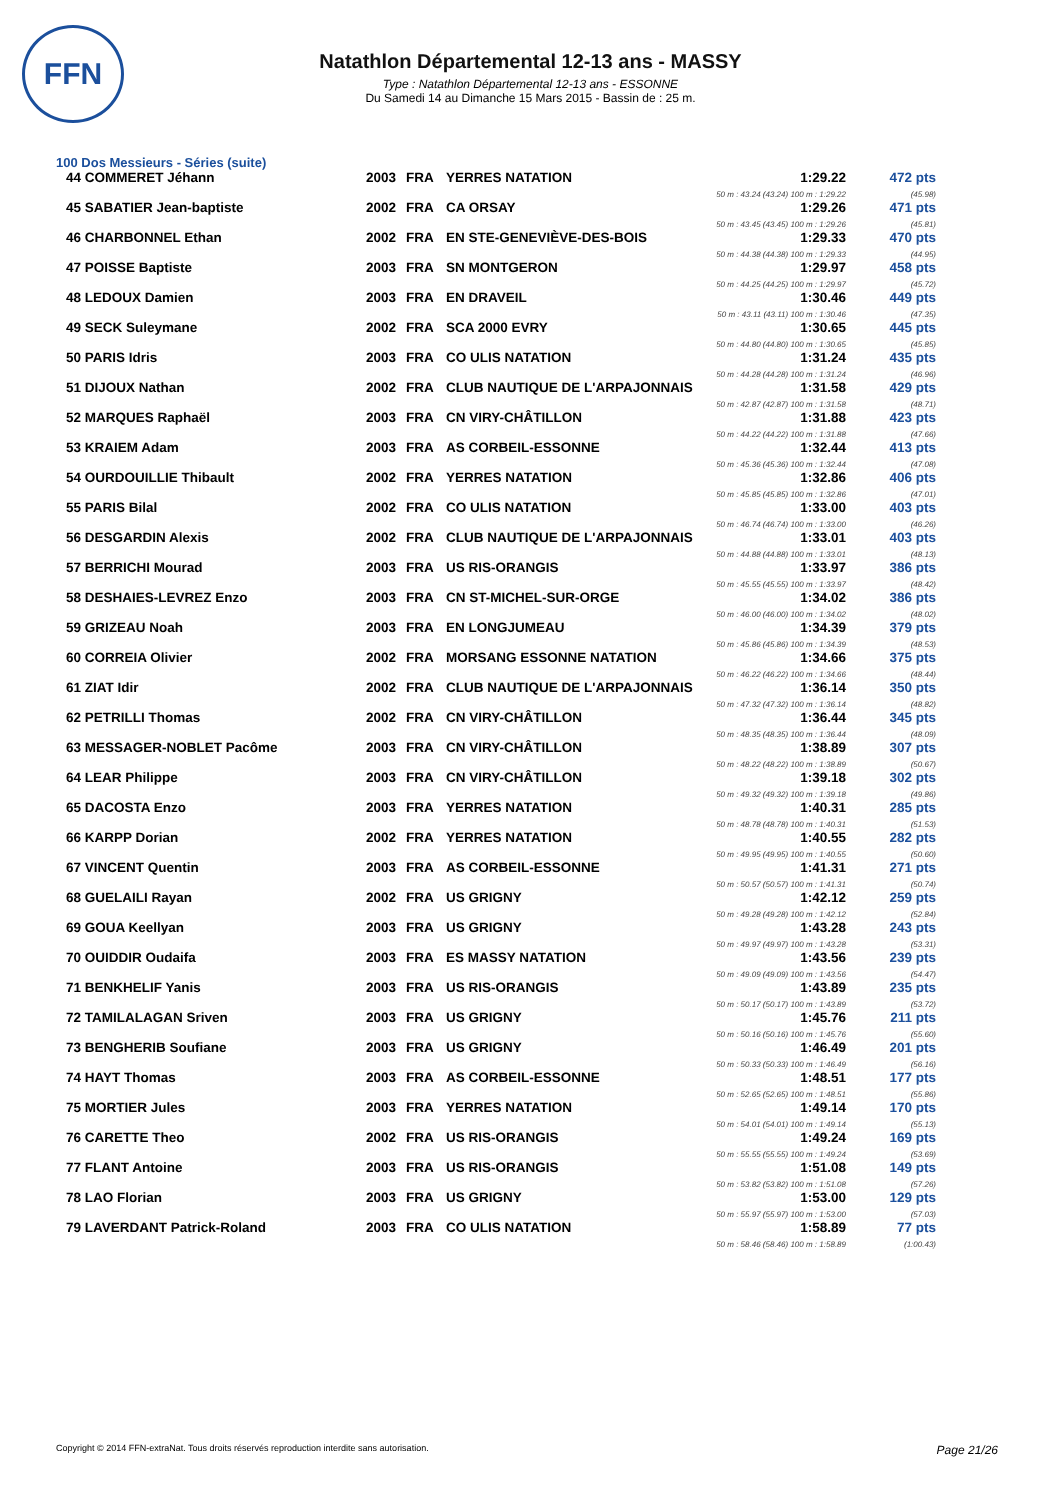FFN
Natathlon Départemental 12-13 ans - MASSY
Type : Natathlon Départemental 12-13 ans - ESSONNE
Du Samedi 14 au Dimanche 15 Mars 2015 - Bassin de : 25 m.
100 Dos Messieurs - Séries (suite)
| 44 COMMERET Jéhann | 2003 | FRA | YERRES NATATION | 1:29.22 | 472 pts |
| 50 m : 43.24 (43.24) 100 m : 1:29.22 | | | | | (45.98) |
| 45 SABATIER Jean-baptiste | 2002 | FRA | CA ORSAY | 1:29.26 | 471 pts |
| 50 m : 43.45 (43.45) 100 m : 1:29.26 | | | | | (45.81) |
| 46 CHARBONNEL Ethan | 2002 | FRA | EN STE-GENEVIÈVE-DES-BOIS | 1:29.33 | 470 pts |
| 50 m : 44.38 (44.38) 100 m : 1:29.33 | | | | | (44.95) |
| 47 POISSE Baptiste | 2003 | FRA | SN MONTGERON | 1:29.97 | 458 pts |
| 50 m : 44.25 (44.25) 100 m : 1:29.97 | | | | | (45.72) |
| 48 LEDOUX Damien | 2003 | FRA | EN DRAVEIL | 1:30.46 | 449 pts |
| 50 m : 43.11 (43.11) 100 m : 1:30.46 | | | | | (47.35) |
| 49 SECK Suleymane | 2002 | FRA | SCA 2000 EVRY | 1:30.65 | 445 pts |
| 50 m : 44.80 (44.80) 100 m : 1:30.65 | | | | | (45.85) |
| 50 PARIS Idris | 2003 | FRA | CO ULIS NATATION | 1:31.24 | 435 pts |
| 50 m : 44.28 (44.28) 100 m : 1:31.24 | | | | | (46.96) |
| 51 DIJOUX Nathan | 2002 | FRA | CLUB NAUTIQUE DE L'ARPAJONNAIS | 1:31.58 | 429 pts |
| 50 m : 42.87 (42.87) 100 m : 1:31.58 | | | | | (48.71) |
| 52 MARQUES Raphaël | 2003 | FRA | CN VIRY-CHÂTILLON | 1:31.88 | 423 pts |
| 50 m : 44.22 (44.22) 100 m : 1:31.88 | | | | | (47.66) |
| 53 KRAIEM Adam | 2003 | FRA | AS CORBEIL-ESSONNE | 1:32.44 | 413 pts |
| 50 m : 45.36 (45.36) 100 m : 1:32.44 | | | | | (47.08) |
| 54 OURDOUILLIE Thibault | 2002 | FRA | YERRES NATATION | 1:32.86 | 406 pts |
| 50 m : 45.85 (45.85) 100 m : 1:32.86 | | | | | (47.01) |
| 55 PARIS Bilal | 2002 | FRA | CO ULIS NATATION | 1:33.00 | 403 pts |
| 50 m : 46.74 (46.74) 100 m : 1:33.00 | | | | | (46.26) |
| 56 DESGARDIN Alexis | 2002 | FRA | CLUB NAUTIQUE DE L'ARPAJONNAIS | 1:33.01 | 403 pts |
| 50 m : 44.88 (44.88) 100 m : 1:33.01 | | | | | (48.13) |
| 57 BERRICHI Mourad | 2003 | FRA | US RIS-ORANGIS | 1:33.97 | 386 pts |
| 50 m : 45.55 (45.55) 100 m : 1:33.97 | | | | | (48.42) |
| 58 DESHAIES-LEVREZ Enzo | 2003 | FRA | CN ST-MICHEL-SUR-ORGE | 1:34.02 | 386 pts |
| 50 m : 46.00 (46.00) 100 m : 1:34.02 | | | | | (48.02) |
| 59 GRIZEAU Noah | 2003 | FRA | EN LONGJUMEAU | 1:34.39 | 379 pts |
| 50 m : 45.86 (45.86) 100 m : 1:34.39 | | | | | (48.53) |
| 60 CORREIA Olivier | 2002 | FRA | MORSANG ESSONNE NATATION | 1:34.66 | 375 pts |
| 50 m : 46.22 (46.22) 100 m : 1:34.66 | | | | | (48.44) |
| 61 ZIAT Idir | 2002 | FRA | CLUB NAUTIQUE DE L'ARPAJONNAIS | 1:36.14 | 350 pts |
| 50 m : 47.32 (47.32) 100 m : 1:36.14 | | | | | (48.82) |
| 62 PETRILLI Thomas | 2002 | FRA | CN VIRY-CHÂTILLON | 1:36.44 | 345 pts |
| 50 m : 48.35 (48.35) 100 m : 1:36.44 | | | | | (48.09) |
| 63 MESSAGER-NOBLET Pacôme | 2003 | FRA | CN VIRY-CHÂTILLON | 1:38.89 | 307 pts |
| 50 m : 48.22 (48.22) 100 m : 1:38.89 | | | | | (50.67) |
| 64 LEAR Philippe | 2003 | FRA | CN VIRY-CHÂTILLON | 1:39.18 | 302 pts |
| 50 m : 49.32 (49.32) 100 m : 1:39.18 | | | | | (49.86) |
| 65 DACOSTA Enzo | 2003 | FRA | YERRES NATATION | 1:40.31 | 285 pts |
| 50 m : 48.78 (48.78) 100 m : 1:40.31 | | | | | (51.53) |
| 66 KARPP Dorian | 2002 | FRA | YERRES NATATION | 1:40.55 | 282 pts |
| 50 m : 49.95 (49.95) 100 m : 1:40.55 | | | | | (50.60) |
| 67 VINCENT Quentin | 2003 | FRA | AS CORBEIL-ESSONNE | 1:41.31 | 271 pts |
| 50 m : 50.57 (50.57) 100 m : 1:41.31 | | | | | (50.74) |
| 68 GUELAILI Rayan | 2002 | FRA | US GRIGNY | 1:42.12 | 259 pts |
| 50 m : 49.28 (49.28) 100 m : 1:42.12 | | | | | (52.84) |
| 69 GOUA Keellyan | 2003 | FRA | US GRIGNY | 1:43.28 | 243 pts |
| 50 m : 49.97 (49.97) 100 m : 1:43.28 | | | | | (53.31) |
| 70 OUIDDIR Oudaifa | 2003 | FRA | ES MASSY NATATION | 1:43.56 | 239 pts |
| 50 m : 49.09 (49.09) 100 m : 1:43.56 | | | | | (54.47) |
| 71 BENKHELIF Yanis | 2003 | FRA | US RIS-ORANGIS | 1:43.89 | 235 pts |
| 50 m : 50.17 (50.17) 100 m : 1:43.89 | | | | | (53.72) |
| 72 TAMILALAGAN Sriven | 2003 | FRA | US GRIGNY | 1:45.76 | 211 pts |
| 50 m : 50.16 (50.16) 100 m : 1:45.76 | | | | | (55.60) |
| 73 BENGHERIB Soufiane | 2003 | FRA | US GRIGNY | 1:46.49 | 201 pts |
| 50 m : 50.33 (50.33) 100 m : 1:46.49 | | | | | (56.16) |
| 74 HAYT Thomas | 2003 | FRA | AS CORBEIL-ESSONNE | 1:48.51 | 177 pts |
| 50 m : 52.65 (52.65) 100 m : 1:48.51 | | | | | (55.86) |
| 75 MORTIER Jules | 2003 | FRA | YERRES NATATION | 1:49.14 | 170 pts |
| 50 m : 54.01 (54.01) 100 m : 1:49.14 | | | | | (55.13) |
| 76 CARETTE Theo | 2002 | FRA | US RIS-ORANGIS | 1:49.24 | 169 pts |
| 50 m : 55.55 (55.55) 100 m : 1:49.24 | | | | | (53.69) |
| 77 FLANT Antoine | 2003 | FRA | US RIS-ORANGIS | 1:51.08 | 149 pts |
| 50 m : 53.82 (53.82) 100 m : 1:51.08 | | | | | (57.26) |
| 78 LAO Florian | 2003 | FRA | US GRIGNY | 1:53.00 | 129 pts |
| 50 m : 55.97 (55.97) 100 m : 1:53.00 | | | | | (57.03) |
| 79 LAVERDANT Patrick-Roland | 2003 | FRA | CO ULIS NATATION | 1:58.89 | 77 pts |
| 50 m : 58.46 (58.46) 100 m : 1:58.89 | | | | | (1:00.43) |
Copyright © 2014 FFN-extraNat. Tous droits réservés reproduction interdite sans autorisation. Page 21/26